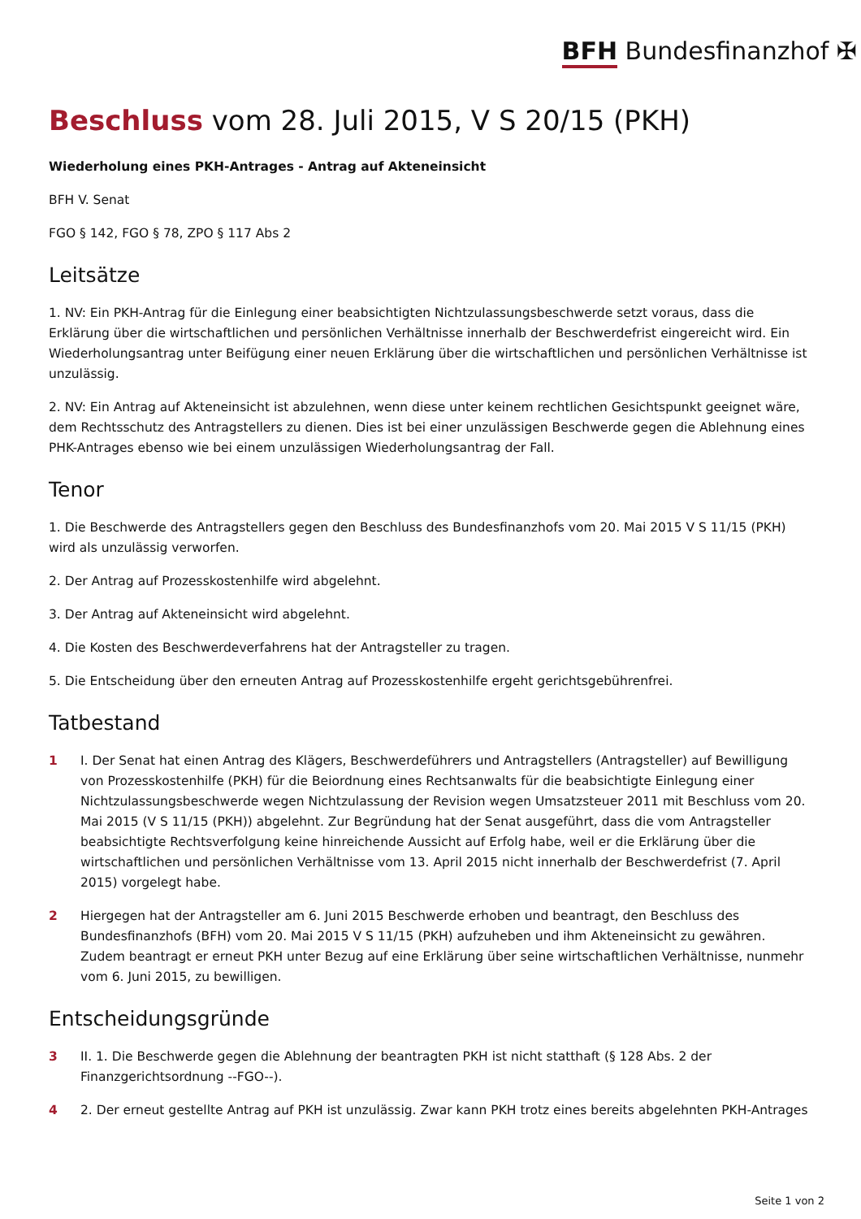BFH Bundesfinanzhof ✠
Beschluss vom 28. Juli 2015, V S 20/15 (PKH)
Wiederholung eines PKH-Antrages - Antrag auf Akteneinsicht
BFH V. Senat
FGO § 142, FGO § 78, ZPO § 117 Abs 2
Leitsätze
1. NV: Ein PKH-Antrag für die Einlegung einer beabsichtigten Nichtzulassungsbeschwerde setzt voraus, dass die Erklärung über die wirtschaftlichen und persönlichen Verhältnisse innerhalb der Beschwerdefrist eingereicht wird. Ein Wiederholungsantrag unter Beifügung einer neuen Erklärung über die wirtschaftlichen und persönlichen Verhältnisse ist unzulässig.
2. NV: Ein Antrag auf Akteneinsicht ist abzulehnen, wenn diese unter keinem rechtlichen Gesichtspunkt geeignet wäre, dem Rechtsschutz des Antragstellers zu dienen. Dies ist bei einer unzulässigen Beschwerde gegen die Ablehnung eines PHK-Antrages ebenso wie bei einem unzulässigen Wiederholungsantrag der Fall.
Tenor
1. Die Beschwerde des Antragstellers gegen den Beschluss des Bundesfinanzhofs vom 20. Mai 2015 V S 11/15 (PKH) wird als unzulässig verworfen.
2. Der Antrag auf Prozesskostenhilfe wird abgelehnt.
3. Der Antrag auf Akteneinsicht wird abgelehnt.
4. Die Kosten des Beschwerdeverfahrens hat der Antragsteller zu tragen.
5. Die Entscheidung über den erneuten Antrag auf Prozesskostenhilfe ergeht gerichtsgebührenfrei.
Tatbestand
1 I. Der Senat hat einen Antrag des Klägers, Beschwerdeführers und Antragstellers (Antragsteller) auf Bewilligung von Prozesskostenhilfe (PKH) für die Beiordnung eines Rechtsanwalts für die beabsichtigte Einlegung einer Nichtzulassungsbeschwerde wegen Nichtzulassung der Revision wegen Umsatzsteuer 2011 mit Beschluss vom 20. Mai 2015 (V S 11/15 (PKH)) abgelehnt. Zur Begründung hat der Senat ausgeführt, dass die vom Antragsteller beabsichtigte Rechtsverfolgung keine hinreichende Aussicht auf Erfolg habe, weil er die Erklärung über die wirtschaftlichen und persönlichen Verhältnisse vom 13. April 2015 nicht innerhalb der Beschwerdefrist (7. April 2015) vorgelegt habe.
2 Hiergegen hat der Antragsteller am 6. Juni 2015 Beschwerde erhoben und beantragt, den Beschluss des Bundesfinanzhofs (BFH) vom 20. Mai 2015 V S 11/15 (PKH) aufzuheben und ihm Akteneinsicht zu gewähren. Zudem beantragt er erneut PKH unter Bezug auf eine Erklärung über seine wirtschaftlichen Verhältnisse, nunmehr vom 6. Juni 2015, zu bewilligen.
Entscheidungsgründe
3 II. 1. Die Beschwerde gegen die Ablehnung der beantragten PKH ist nicht statthaft (§ 128 Abs. 2 der Finanzgerichtsordnung --FGO--).
4 2. Der erneut gestellte Antrag auf PKH ist unzulässig. Zwar kann PKH trotz eines bereits abgelehnten PKH-Antrages
Seite 1 von 2